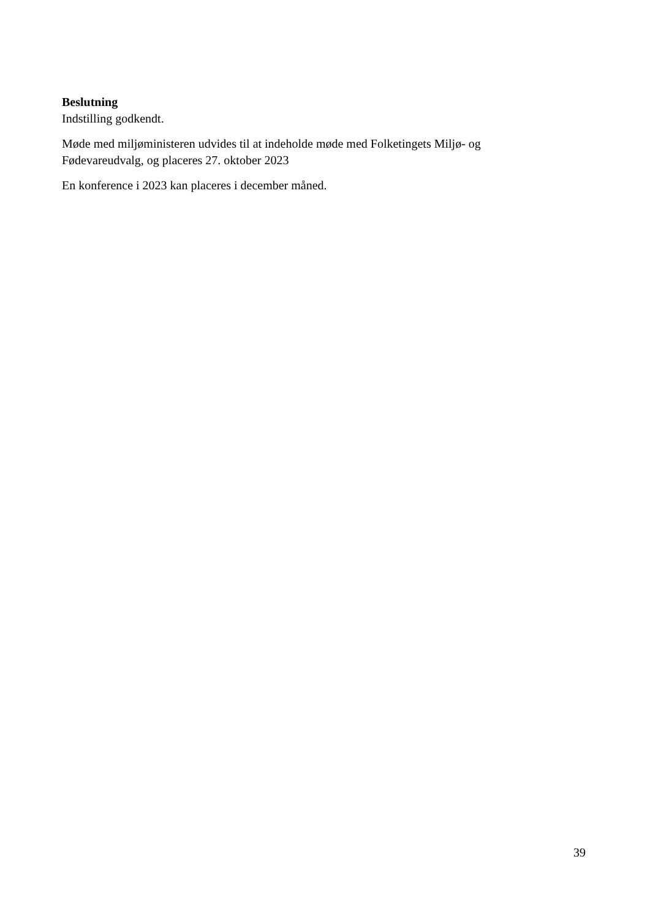Beslutning
Indstilling godkendt.
Møde med miljøministeren udvides til at indeholde møde med Folketingets Miljø- og Fødevareudvalg, og placeres 27. oktober 2023
En konference i 2023 kan placeres i december måned.
39